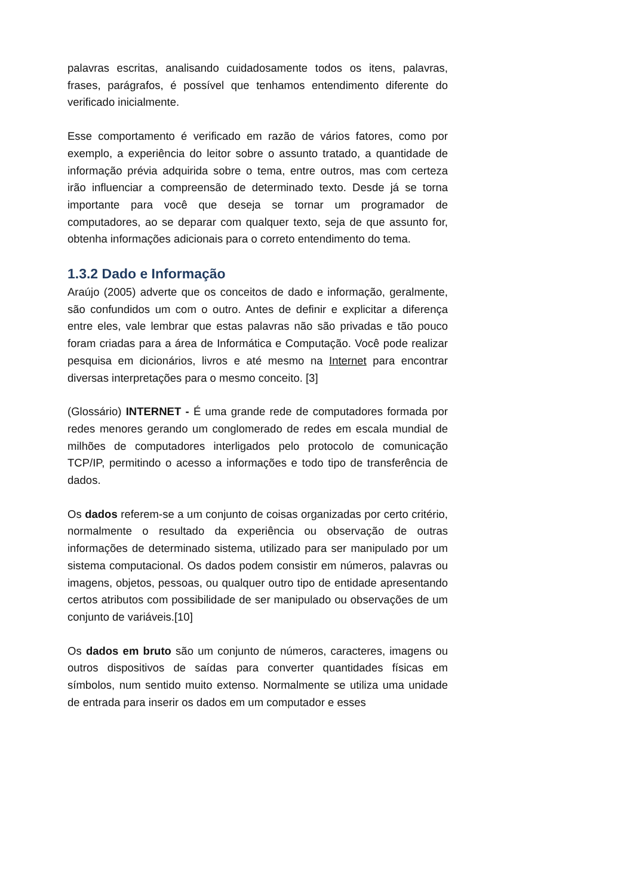palavras escritas, analisando cuidadosamente todos os itens, palavras, frases, parágrafos, é possível que tenhamos entendimento diferente do verificado inicialmente.
Esse comportamento é verificado em razão de vários fatores, como por exemplo, a experiência do leitor sobre o assunto tratado, a quantidade de informação prévia adquirida sobre o tema, entre outros, mas com certeza irão influenciar a compreensão de determinado texto. Desde já se torna importante para você que deseja se tornar um programador de computadores, ao se deparar com qualquer texto, seja de que assunto for, obtenha informações adicionais para o correto entendimento do tema.
1.3.2 Dado e Informação
Araújo (2005) adverte que os conceitos de dado e informação, geralmente, são confundidos um com o outro. Antes de definir e explicitar a diferença entre eles, vale lembrar que estas palavras não são privadas e tão pouco foram criadas para a área de Informática e Computação. Você pode realizar pesquisa em dicionários, livros e até mesmo na Internet para encontrar diversas interpretações para o mesmo conceito. [3]
(Glossário) INTERNET - É uma grande rede de computadores formada por redes menores gerando um conglomerado de redes em escala mundial de milhões de computadores interligados pelo protocolo de comunicação TCP/IP, permitindo o acesso a informações e todo tipo de transferência de dados.
Os dados referem-se a um conjunto de coisas organizadas por certo critério, normalmente o resultado da experiência ou observação de outras informações de determinado sistema, utilizado para ser manipulado por um sistema computacional. Os dados podem consistir em números, palavras ou imagens, objetos, pessoas, ou qualquer outro tipo de entidade apresentando certos atributos com possibilidade de ser manipulado ou observações de um conjunto de variáveis.[10]
Os dados em bruto são um conjunto de números, caracteres, imagens ou outros dispositivos de saídas para converter quantidades físicas em símbolos, num sentido muito extenso. Normalmente se utiliza uma unidade de entrada para inserir os dados em um computador e esses